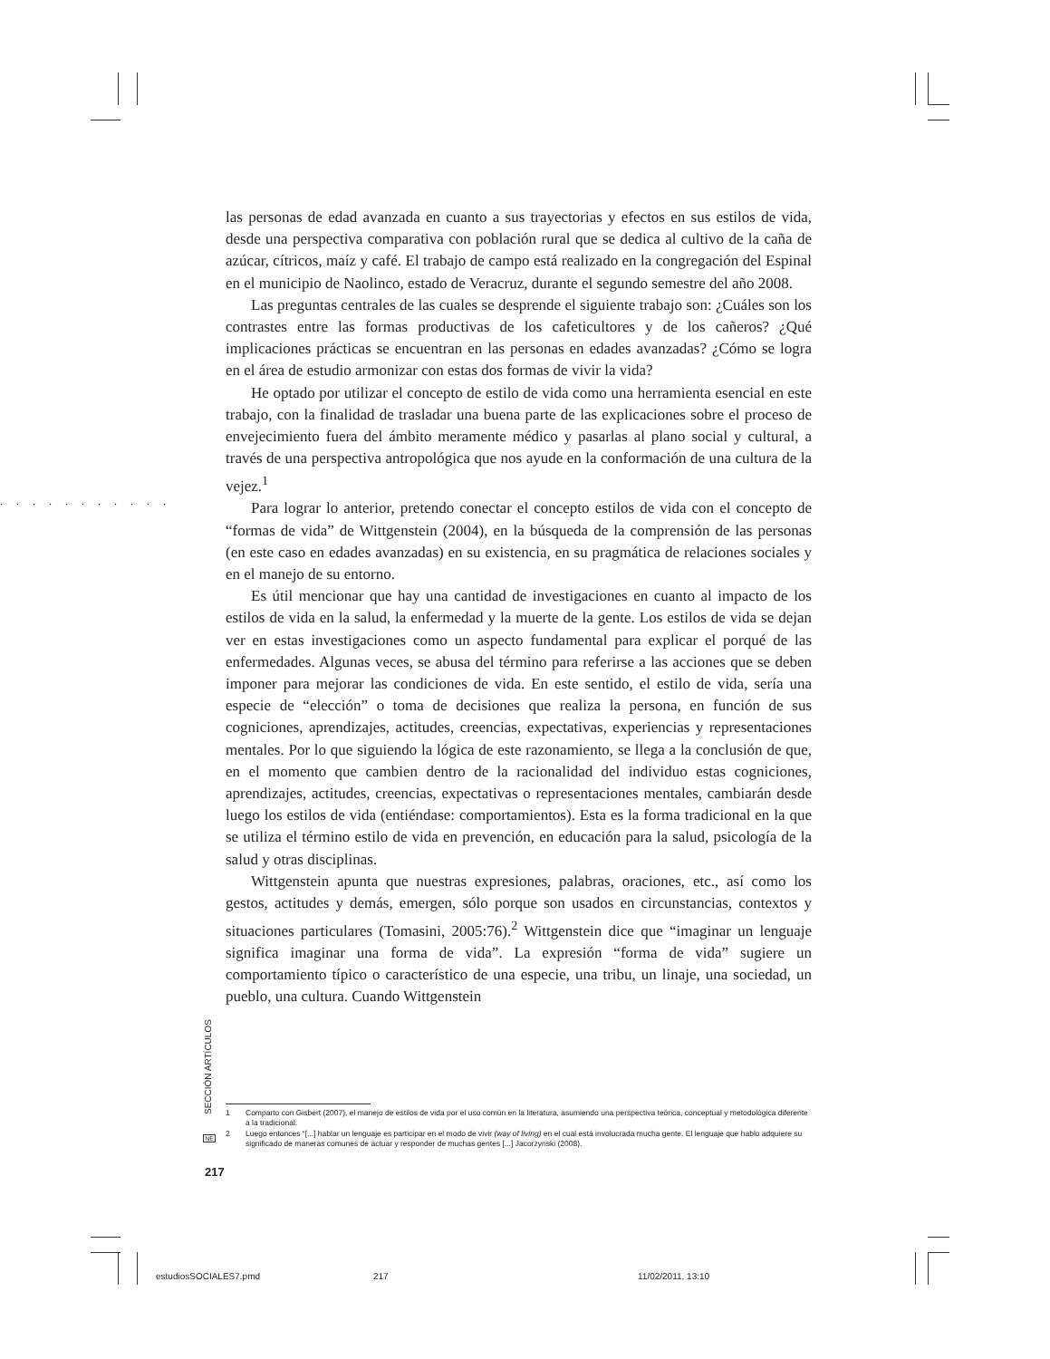. . . . . . . . . . .
las personas de edad avanzada en cuanto a sus trayectorias y efectos en sus estilos de vida, desde una perspectiva comparativa con población rural que se dedica al cultivo de la caña de azúcar, cítricos, maíz y café. El trabajo de campo está realizado en la congregación del Espinal en el municipio de Naolinco, estado de Veracruz, durante el segundo semestre del año 2008.
Las preguntas centrales de las cuales se desprende el siguiente trabajo son: ¿Cuáles son los contrastes entre las formas productivas de los cafeticultores y de los cañeros? ¿Qué implicaciones prácticas se encuentran en las personas en edades avanzadas? ¿Cómo se logra en el área de estudio armonizar con estas dos formas de vivir la vida?
He optado por utilizar el concepto de estilo de vida como una herramienta esencial en este trabajo, con la finalidad de trasladar una buena parte de las explicaciones sobre el proceso de envejecimiento fuera del ámbito meramente médico y pasarlas al plano social y cultural, a través de una perspectiva antropológica que nos ayude en la conformación de una cultura de la vejez.<sup>1</sup>
Para lograr lo anterior, pretendo conectar el concepto estilos de vida con el concepto de “formas de vida” de Wittgenstein (2004), en la búsqueda de la comprensión de las personas (en este caso en edades avanzadas) en su existencia, en su pragmática de relaciones sociales y en el manejo de su entorno.
Es útil mencionar que hay una cantidad de investigaciones en cuanto al impacto de los estilos de vida en la salud, la enfermedad y la muerte de la gente. Los estilos de vida se dejan ver en estas investigaciones como un aspecto fundamental para explicar el porqué de las enfermedades. Algunas veces, se abusa del término para referirse a las acciones que se deben imponer para mejorar las condiciones de vida. En este sentido, el estilo de vida, sería una especie de “elección” o toma de decisiones que realiza la persona, en función de sus cogniciones, aprendizajes, actitudes, creencias, expectativas, experiencias y representaciones mentales. Por lo que siguiendo la lógica de este razonamiento, se llega a la conclusión de que, en el momento que cambien dentro de la racionalidad del individuo estas cogniciones, aprendizajes, actitudes, creencias, expectativas o representaciones mentales, cambiarán desde luego los estilos de vida (entiéndase: comportamientos). Esta es la forma tradicional en la que se utiliza el término estilo de vida en prevención, en educación para la salud, psicología de la salud y otras disciplinas.
Wittgenstein apunta que nuestras expresiones, palabras, oraciones, etc., así como los gestos, actitudes y demás, emergen, sólo porque son usados en circunstancias, contextos y situaciones particulares (Tomasini, 2005:76).<sup>2</sup> Wittgenstein dice que “imaginar un lenguaje significa imaginar una forma de vida”. La expresión “forma de vida” sugiere un comportamiento típico o característico de una especie, una tribu, un linaje, una sociedad, un pueblo, una cultura. Cuando Wittgenstein
1 Comparto con Gisbert (2007), el manejo de estilos de vida por el uso común en la literatura, asumiendo una perspectiva teórica, conceptual y metodológica diferente a la tradicional.
2 Luego entonces “[...] hablar un lenguaje es participar en el modo de vivir (way of living) en el cual está involucrada mucha gente. El lenguaje que hablo adquiere su significado de maneras comunes de actuar y responder de muchas gentes [...] Jacorzynski (2008).
SECCIÓN ARTÍCULOS
NE
217
estudiosSOCIALES7.pmd 217 11/02/2011, 13:10